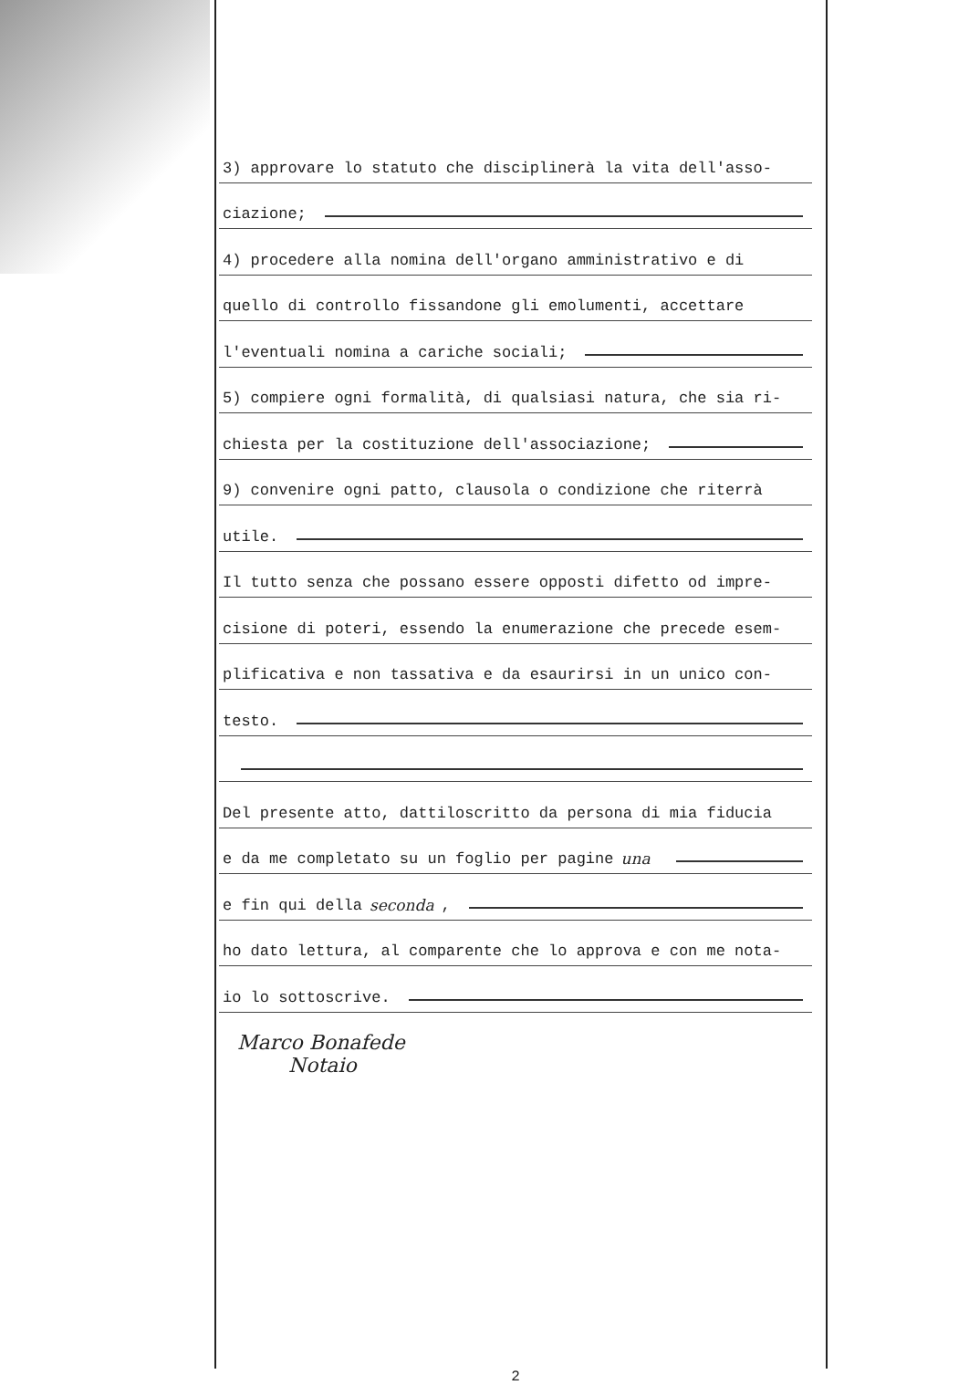3) approvare lo statuto che disciplinerà la vita dell'asso-
ciazione;
4) procedere alla nomina dell'organo amministrativo e di
quello di controllo fissandone gli emolumenti, accettare
l'eventuali nomina a cariche sociali;
5) compiere ogni formalità, di qualsiasi natura, che sia ri-
chiesta per la costituzione dell'associazione;
9) convenire ogni patto, clausola o condizione che riterrà
utile.
Il tutto senza che possano essere opposti difetto od impre-
cisione di poteri, essendo la enumerazione che precede esem-
plificativa e non tassativa e da esaurirsi in un unico con-
testo.
Del presente atto, dattiloscritto da persona di mia fiducia
e da me completato su un foglio per pagine una
e fin qui della seconda,
ho dato lettura, al comparente che lo approva e con me nota-
io lo sottoscrive.
Marco Bonafede
Notaio
2